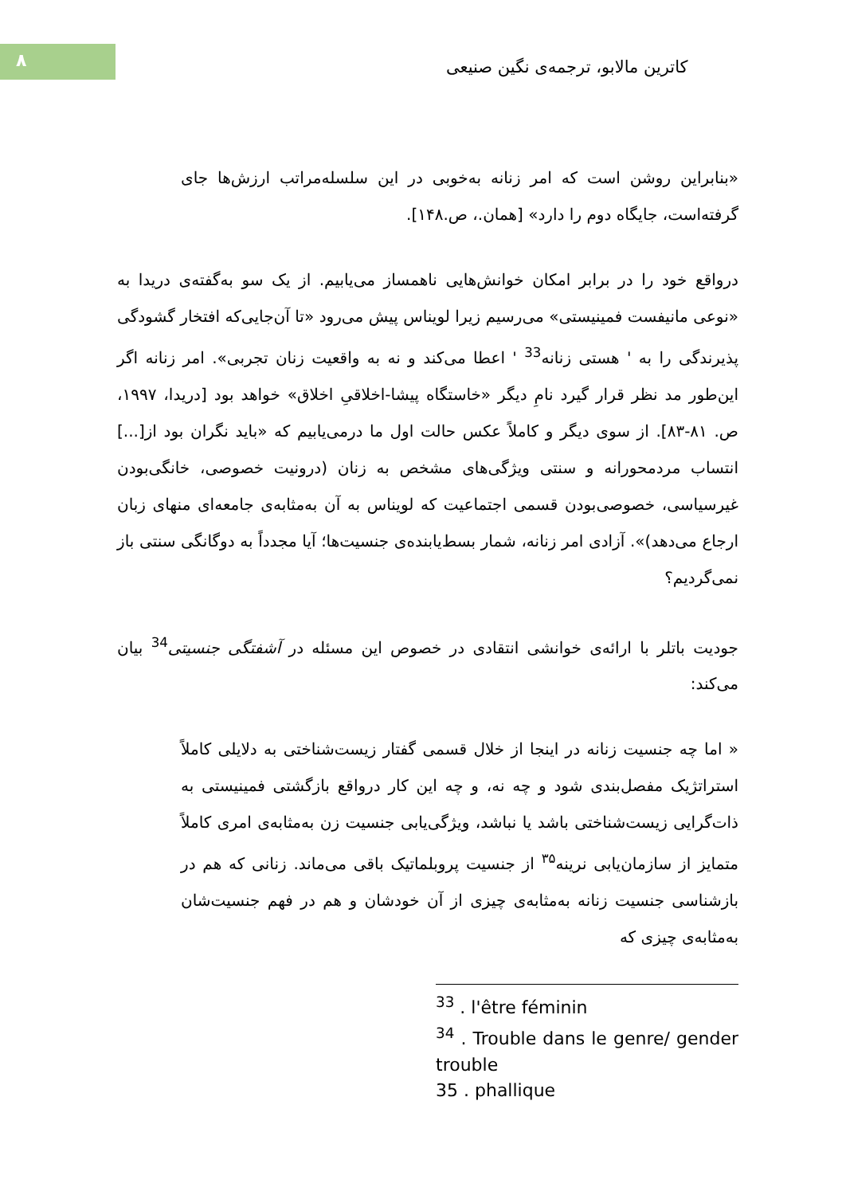۸
کاترین مالابو، ترجمه‌ی نگین صنیعی
«بنابراین روشن است که امر زنانه به‌خوبی در این سلسله‌مراتب ارزش‌ها جای گرفته‌است، جایگاه دوم را دارد» [همان.، ص.۱۴۸].
درواقع خود را در برابر امکان خوانش‌هایی ناهمساز می‌یابیم. از یک سو به‌گفته‌ی دریدا به «نوعی مانیفست فمینیستی» می‌رسیم زیرا لویناس پیش می‌رود «تا آن‌جایی‌که افتخار گشودگی پذیرندگی را به ' هستی زنانه<sup>33</sup> ' اعطا می‌کند و نه به واقعیت زنان تجربی». امر زنانه اگر این‌طور مد نظر قرار گیرد نامِ دیگر «خاستگاه پیشا-اخلاقیِ اخلاق» خواهد بود [دریدا، ۱۹۹۷، ص. ۸۱-۸۳]. از سوی دیگر و کاملاً عکس حالت اول ما درمی‌یابیم که «باید نگران بود از[...] انتساب مردمحورانه و سنتی ویژگی‌های مشخص به زنان (درونیت خصوصی، خانگی‌بودن غیرسیاسی، خصوصی‌بودن قسمی اجتماعیت که لویناس به آن به‌مثابه‌ی جامعه‌ای منهای زبان ارجاع می‌دهد)». آزادی امر زنانه، شمار بسط‌یابنده‌ی جنسیت‌ها؛ آیا مجدداً به دوگانگی سنتی باز نمی‌گردیم؟
جودیت باتلر با ارائه‌ی خوانشی انتقادی در خصوص این مسئله در آشفتگی جنسیتی<sup>34</sup> بیان می‌کند:
« اما چه جنسیت زنانه در اینجا از خلال قسمی گفتار زیست‌شناختی به دلایلی کاملاً استراتژیک مفصل‌بندی شود و چه نه، و چه این کار درواقع بازگشتی فمینیستی به ذات‌گرایی زیست‌شناختی باشد یا نباشد، ویژگی‌یابی جنسیت زن به‌مثابه‌ی امری کاملاً متمایز از سازمان‌یابی نرینه<sup>۳۵</sup> از جنسیت پروبلماتیک باقی می‌ماند. زنانی که هم در بازشناسی جنسیت زنانه به‌مثابه‌ی چیزی از آن خودشان و هم در فهم جنسیت‌شان به‌مثابه‌ی چیزی که
<sup>33</sup> . l'être féminin
<sup>34</sup> . Trouble dans le genre/ gender trouble
35 . phallique